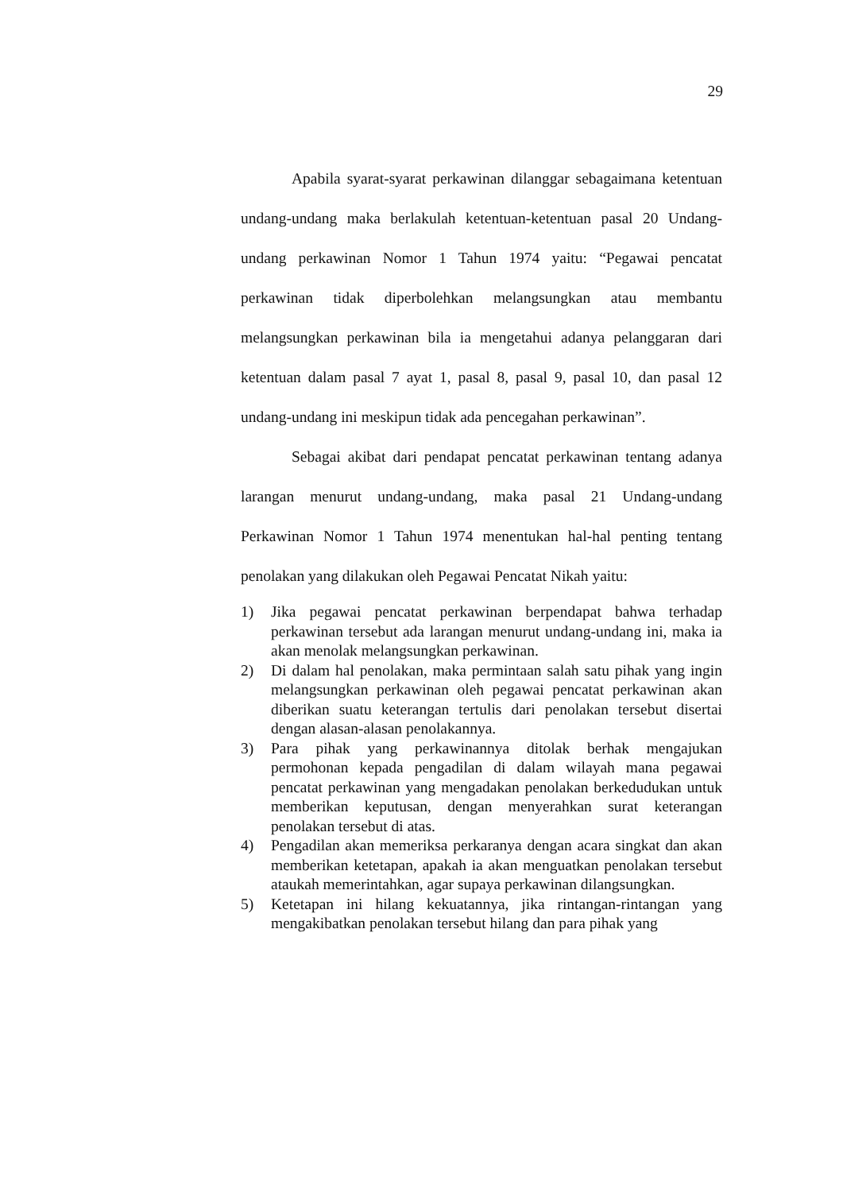29
Apabila syarat-syarat perkawinan dilanggar sebagaimana ketentuan undang-undang maka berlakulah ketentuan-ketentuan pasal 20 Undang-undang perkawinan Nomor 1 Tahun 1974 yaitu: “Pegawai pencatat perkawinan tidak diperbolehkan melangsungkan atau membantu melangsungkan perkawinan bila ia mengetahui adanya pelanggaran dari ketentuan dalam pasal 7 ayat 1, pasal 8, pasal 9, pasal 10, dan pasal 12 undang-undang ini meskipun tidak ada pencegahan perkawinan”.
Sebagai akibat dari pendapat pencatat perkawinan tentang adanya larangan menurut undang-undang, maka pasal 21 Undang-undang Perkawinan Nomor 1 Tahun 1974 menentukan hal-hal penting tentang penolakan yang dilakukan oleh Pegawai Pencatat Nikah yaitu:
1) Jika pegawai pencatat perkawinan berpendapat bahwa terhadap perkawinan tersebut ada larangan menurut undang-undang ini, maka ia akan menolak melangsungkan perkawinan.
2) Di dalam hal penolakan, maka permintaan salah satu pihak yang ingin melangsungkan perkawinan oleh pegawai pencatat perkawinan akan diberikan suatu keterangan tertulis dari penolakan tersebut disertai dengan alasan-alasan penolakannya.
3) Para pihak yang perkawinannya ditolak berhak mengajukan permohonan kepada pengadilan di dalam wilayah mana pegawai pencatat perkawinan yang mengadakan penolakan berkedudukan untuk memberikan keputusan, dengan menyerahkan surat keterangan penolakan tersebut di atas.
4) Pengadilan akan memeriksa perkaranya dengan acara singkat dan akan memberikan ketetapan, apakah ia akan menguatkan penolakan tersebut ataukah memerintahkan, agar supaya perkawinan dilangsungkan.
5) Ketetapan ini hilang kekuatannya, jika rintangan-rintangan yang mengakibatkan penolakan tersebut hilang dan para pihak yang